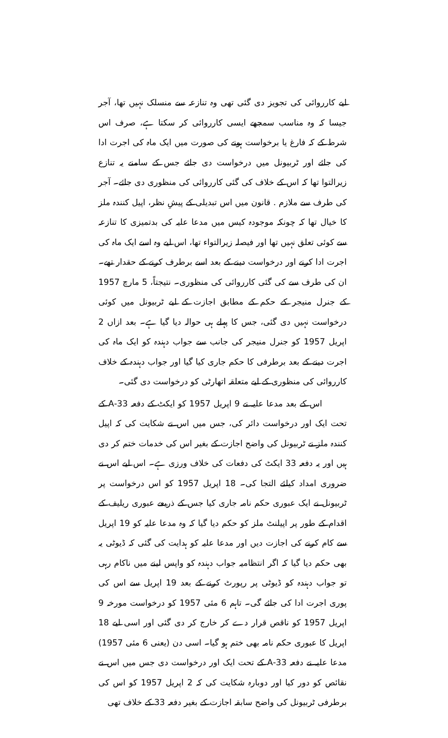لیے کارروائی کی تجویز دی گئی تھی وہ تنازعہ سے منسلک نہیں تھا، آجر جیسا کہ وہ مناسب سمجھے ایسی کارروائی کر سکتا ہے، صرف اس شرط کے کہ فارغ یا برخواست ہونے کی صورت میں ایک ماہ کی اجرت ادا کی جائے اور ٹربیونل میں درخواست دی جائے جس کے سامنے یہ تنازع زیرالتوا تھا کہ اس کے خلاف کی گئی کارروائی کی منظوری دی جائے۔ آجر کی طرف سے ملازم . قانون میں اس تبدیلی کے پیشِ نظر، اپیل کنندہ ملز کا خیال تھا کہ چونکہ موجودہ کیس میں مدعا علیہ کی بدتمیزی کا تنازعہ سے کوئی تعلق نہیں تھا اور فیصلہ زیرالتواء تھا، اس لیے وہ اسے ایک ماہ کی اجرت ادا کرنے اور درخواست دینے کے بعد اسے برطرف کرنے کے حقدار تھے۔ ان کی طرف سے کی گئی کارروائی کی منظوری۔ نتیجتاً، 5 مارچ 1957 کے جنرل منیجر کے حکم کے مطابق اجازت کے لیے ٹربیونل میں کوئی درخواست نہیں دی گئی، جس کا پہلے ہی حوالہ دیا گیا ہے۔ بعد ازاں 2 اپریل 1957 کو جنرل منیجر کی جانب سے جواب دہندہ کو ایک ماہ کی اجرت دینے کے بعد برطرفی کا حکم جاری کیا گیا اور جواب دہندہ کے خلاف کارروائی کی منظوری کے لیے متعلقہ اتھارٹی کو درخواست دی گئی۔
اس کے بعد مدعا علیہ نے 9 اپریل 1957 کو ایکٹ کے دفعہ 33-A کے تحت ایک اور درخواست دائر کی، جس میں اس نے شکایت کی کہ اپیل کنندہ ملز نے ٹربیونل کی واضح اجازت کے بغیر اس کی خدمات ختم کر دی ہیں اور یہ دفعہ 33 ایکٹ کی دفعات کی خلاف ورزی ہے۔ اس لیے اس نے ضروری امداد کیلئے التجا کی۔ 18 اپریل 1957 کو اس درخواست پر ٹربیونل نے ایک عبوری حکم نامہ جاری کیا جس کے ذریعے عبوری ریلیف کے اقدام کے طور پر اپیلنٹ ملز کو حکم دیا گیا کہ وہ مدعا علیہ کو 19 اپریل سے کام کرنے کی اجازت دیں اور مدعا علیہ کو ہدایت کی گئی کہ ڈیوٹی یہ بھی حکم دیا گیا کہ اگر انتظامیہ جواب دہندہ کو واپس لینے میں ناکام رہی تو جواب دہندہ کو ڈیوٹی پر رپورٹ کرنے کے بعد 19 اپریل سے اس کی پوری اجرت ادا کی جائے گی۔ تاہم 6 مئی 1957 کو درخواست مورخہ 9 اپریل 1957 کو ناقص قرار دے کر خارج کر دی گئی اور اسی لیے 18 اپریل کا عبوری حکم نامہ بھی ختم ہو گیا۔ اسی دن (یعنی 6 مئی 1957) مدعا علیہ نے دفعہ 33-A کے تحت ایک اور درخواست دی جس میں اس نے نقائص کو دور کیا اور دوبارہ شکایت کی کہ 2 اپریل 1957 کو اس کی برطرفی ٹربیونل کی واضح سابقہ اجازت کے بغیر دفعہ 33 کے خلاف تھی